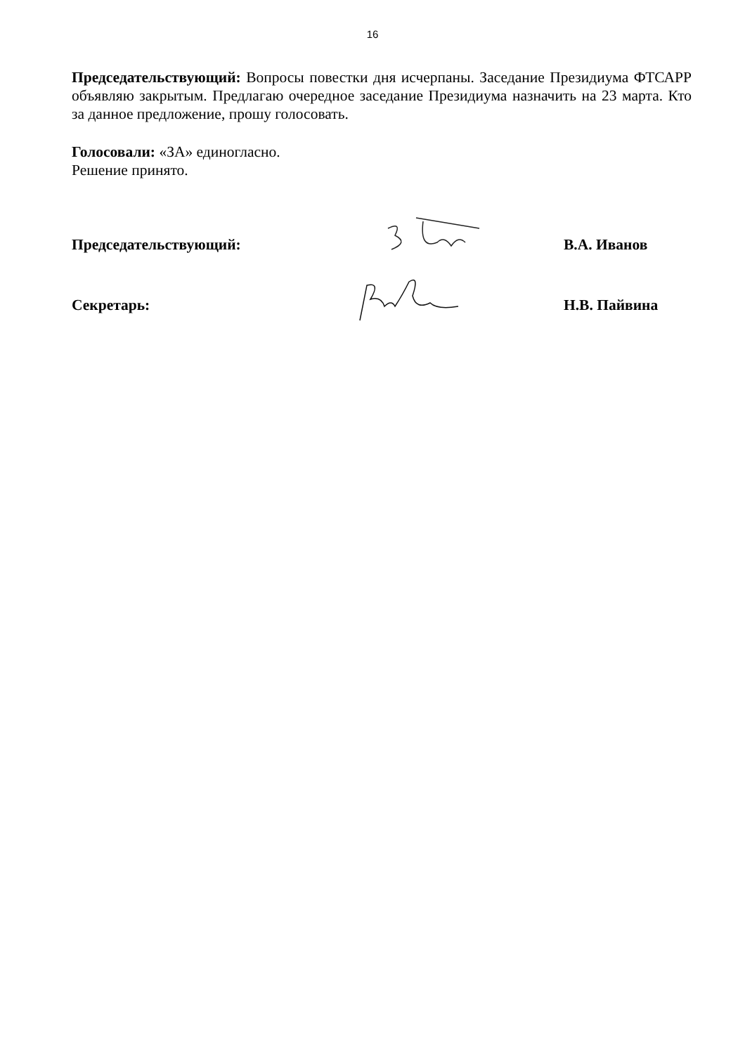16
Председательствующий: Вопросы повестки дня исчерпаны. Заседание Президиума ФТСАРР объявляю закрытым. Предлагаю очередное заседание Президиума назначить на 23 марта. Кто за данное предложение, прошу голосовать.
Голосовали: «ЗА» единогласно.
Решение принято.
Председательствующий: В.А. Иванов
Секретарь: Н.В. Пайвина